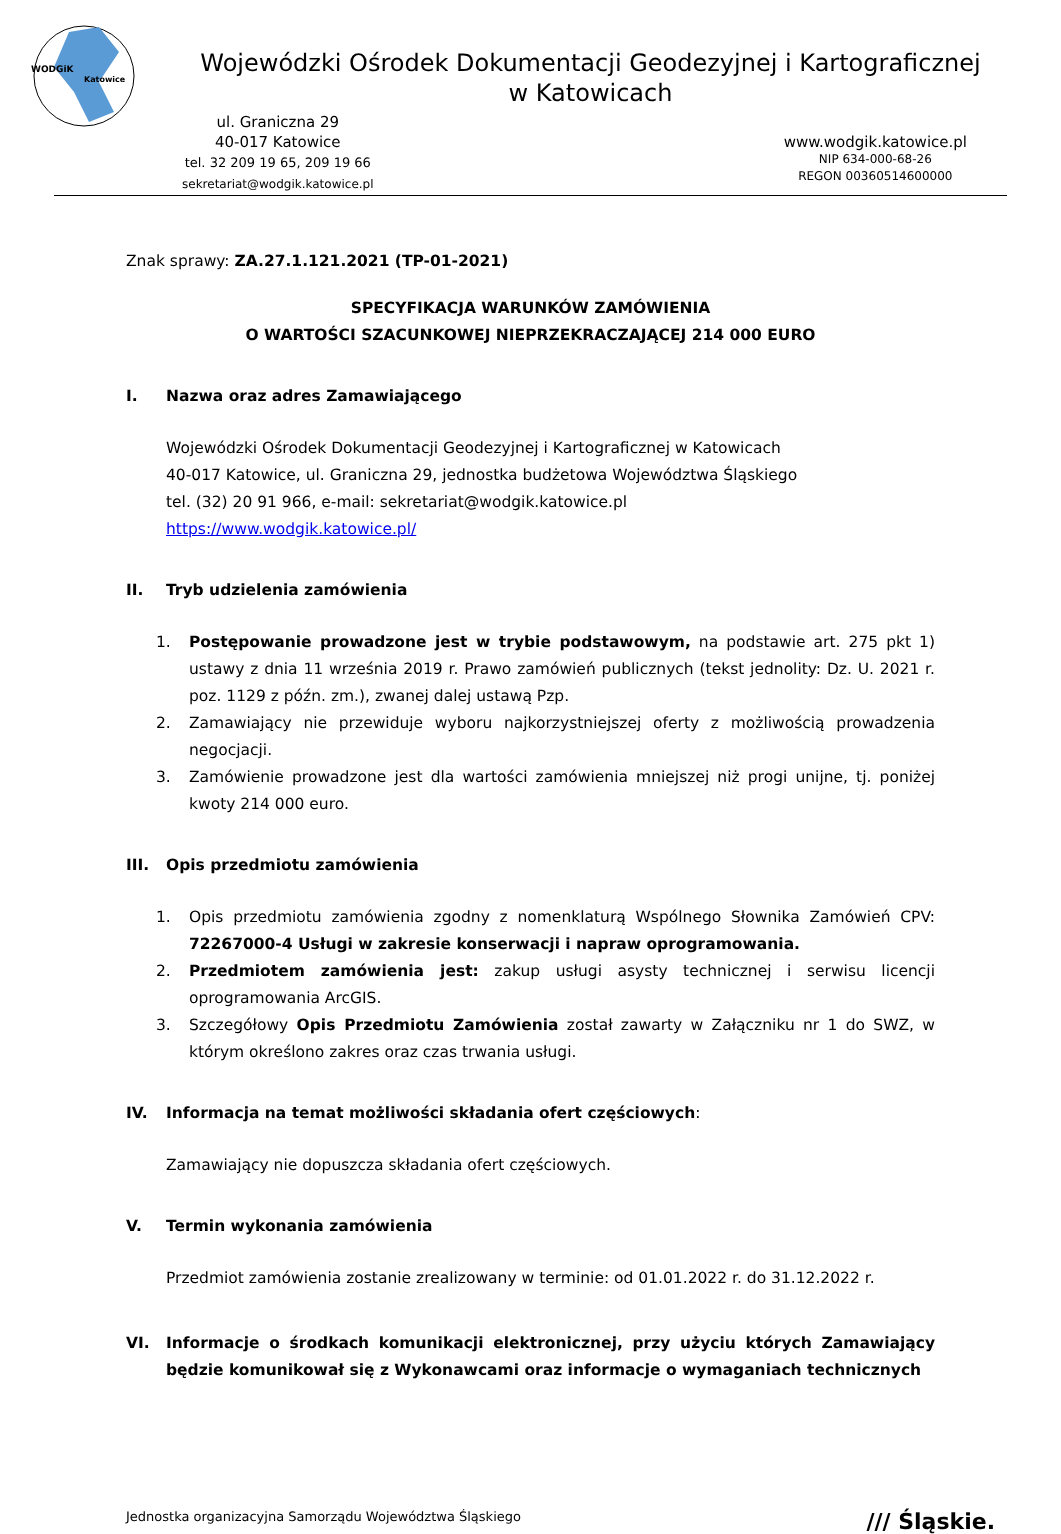WODGiK
Katowice
Wojewódzki Ośrodek Dokumentacji Geodezyjnej i Kartograficznej
w Katowicach
ul. Graniczna 29
40-017 Katowice
tel. 32 209 19 65, 209 19 66
sekretariat@wodgik.katowice.pl
www.wodgik.katowice.pl
NIP 634-000-68-26
REGON 00360514600000
Znak sprawy: ZA.27.1.121.2021 (TP-01-2021)
SPECYFIKACJA WARUNKÓW ZAMÓWIENIA
O WARTOŚCI SZACUNKOWEJ NIEPRZEKRACZAJĄCEJ 214 000 EURO
I. Nazwa oraz adres Zamawiającego
Wojewódzki Ośrodek Dokumentacji Geodezyjnej i Kartograficznej w Katowicach
40-017 Katowice, ul. Graniczna 29, jednostka budżetowa Województwa Śląskiego
tel. (32) 20 91 966, e-mail: sekretariat@wodgik.katowice.pl
https://www.wodgik.katowice.pl/
II. Tryb udzielenia zamówienia
1. Postępowanie prowadzone jest w trybie podstawowym, na podstawie art. 275 pkt 1) ustawy z dnia 11 września 2019 r. Prawo zamówień publicznych (tekst jednolity: Dz. U. 2021 r. poz. 1129 z późn. zm.), zwanej dalej ustawą Pzp.
2. Zamawiający nie przewiduje wyboru najkorzystniejszej oferty z możliwością prowadzenia negocjacji.
3. Zamówienie prowadzone jest dla wartości zamówienia mniejszej niż progi unijne, tj. poniżej kwoty 214 000 euro.
III. Opis przedmiotu zamówienia
1. Opis przedmiotu zamówienia zgodny z nomenklaturą Wspólnego Słownika Zamówień CPV: 72267000-4 Usługi w zakresie konserwacji i napraw oprogramowania.
2. Przedmiotem zamówienia jest: zakup usługi asysty technicznej i serwisu licencji oprogramowania ArcGIS.
3. Szczegółowy Opis Przedmiotu Zamówienia został zawarty w Załączniku nr 1 do SWZ, w którym określono zakres oraz czas trwania usługi.
IV. Informacja na temat możliwości składania ofert częściowych:
Zamawiający nie dopuszcza składania ofert częściowych.
V. Termin wykonania zamówienia
Przedmiot zamówienia zostanie zrealizowany w terminie: od 01.01.2022 r. do 31.12.2022 r.
VI. Informacje o środkach komunikacji elektronicznej, przy użyciu których Zamawiający będzie komunikował się z Wykonawcami oraz informacje o wymaganiach technicznych
Jednostka organizacyjna Samorządu Województwa Śląskiego /// Śląskie.